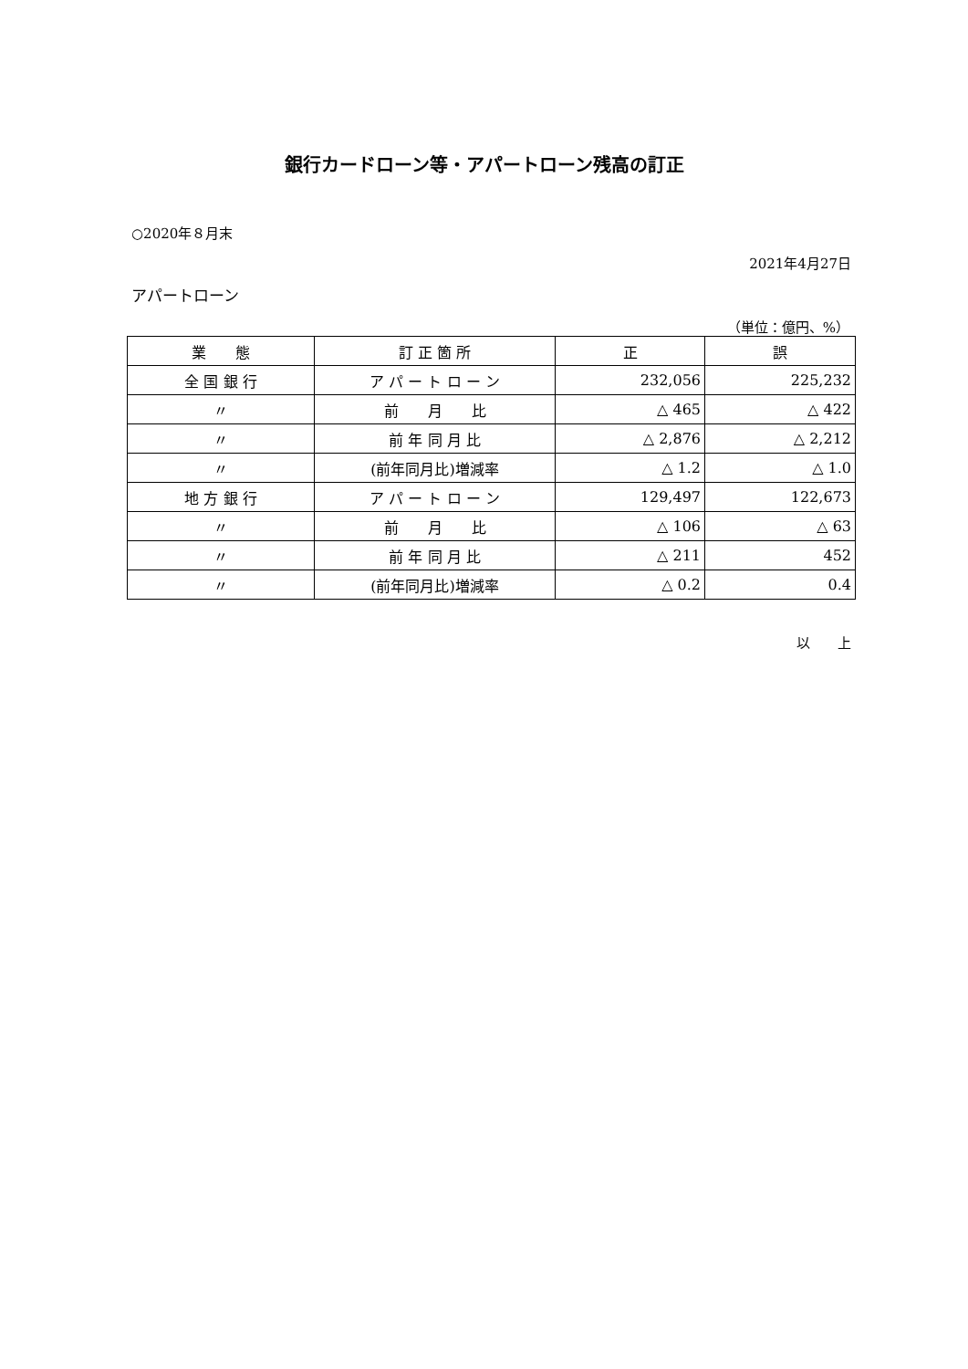銀行カードローン等・アパートローン残高の訂正
○2020年８月末
2021年4月27日
アパートローン
（単位：億円、%）
| 業 態 | 訂 正 箇 所 | 正 | 誤 |
| --- | --- | --- | --- |
| 全 国 銀 行 | ア パ ー ト ロ ー ン | 232,056 | 225,232 |
| 〃 | 前 月 比 | △ 465 | △ 422 |
| 〃 | 前 年 同 月 比 | △ 2,876 | △ 2,212 |
| 〃 | (前年同月比)増減率 | △ 1.2 | △ 1.0 |
| 地 方 銀 行 | ア パ ー ト ロ ー ン | 129,497 | 122,673 |
| 〃 | 前 月 比 | △ 106 | △ 63 |
| 〃 | 前 年 同 月 比 | △ 211 | 452 |
| 〃 | (前年同月比)増減率 | △ 0.2 | 0.4 |
以　　上